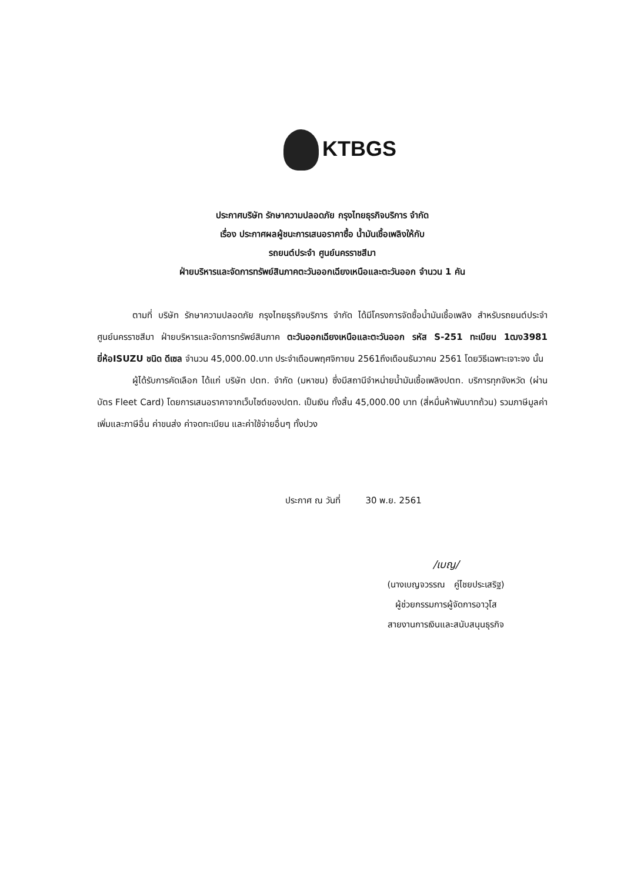KTBGS
ประกาศบริษัท รักษาความปลอดภัย กรุงไทยธุรกิจบริการ จำกัด
เรื่อง ประกาศผลผู้ชนะการเสนอราคาซื้อ น้ำมันเชื้อเพลิงให้กับ
รถยนต์ประจำ ศูนย์นครราชสีมา
ฝ่ายบริหารและจัดการทรัพย์สินภาคตะวันออกเฉียงเหนือและตะวันออก จำนวน 1 คัน
ตามที่ บริษัท รักษาความปลอดภัย กรุงไทยธุรกิจบริการ จำกัด ได้มีโครงการจัดซื้อน้ำมันเชื้อเพลิง สำหรับรถยนต์ประจำ ศูนย์นครราชสีมา ฝ่ายบริหารและจัดการทรัพย์สินภาค ตะวันออกเฉียงเหนือและตะวันออก รหัส S-251 ทะเบียน 1ฒง3981 ยี่ห้อISUZU ชนิด ดีเซล จำนวน 45,000.00.บาท ประจำเดือนพฤศจิกายน 2561ถึงเดือนธันวาคม 2561 โดยวิธีเฉพาะเจาะจง นั้น
ผู้ได้รับการคัดเลือก ได้แก่ บริษัท ปตท. จำกัด (มหาชน) ซึ่งมีสถานีจำหน่ายน้ำมันเชื้อเพลิงปตท. บริการทุกจังหวัด (ผ่านบัตร Fleet Card) โดยการเสนอราคาจากเว็บไซต์ของปตท. เป็นเงิน ทั้งสิ้น 45,000.00 บาท (สี่หมื่นห้าพันบาทถ้วน) รวมภาษีมูลค่าเพิ่มและภาษีอื่น ค่าขนส่ง ค่าจดทะเบียน และค่าใช้จ่ายอื่นๆ ทั้งปวง
ประกาศ ณ วันที่ 30 พ.ย. 2561
/เบญ/
(นางเบญจวรรณ คู่ไชยประเสริฐ)
ผู้ช่วยกรรมการผู้จัดการอาวุโส
สายงานการเงินและสนับสนุนธุรกิจ